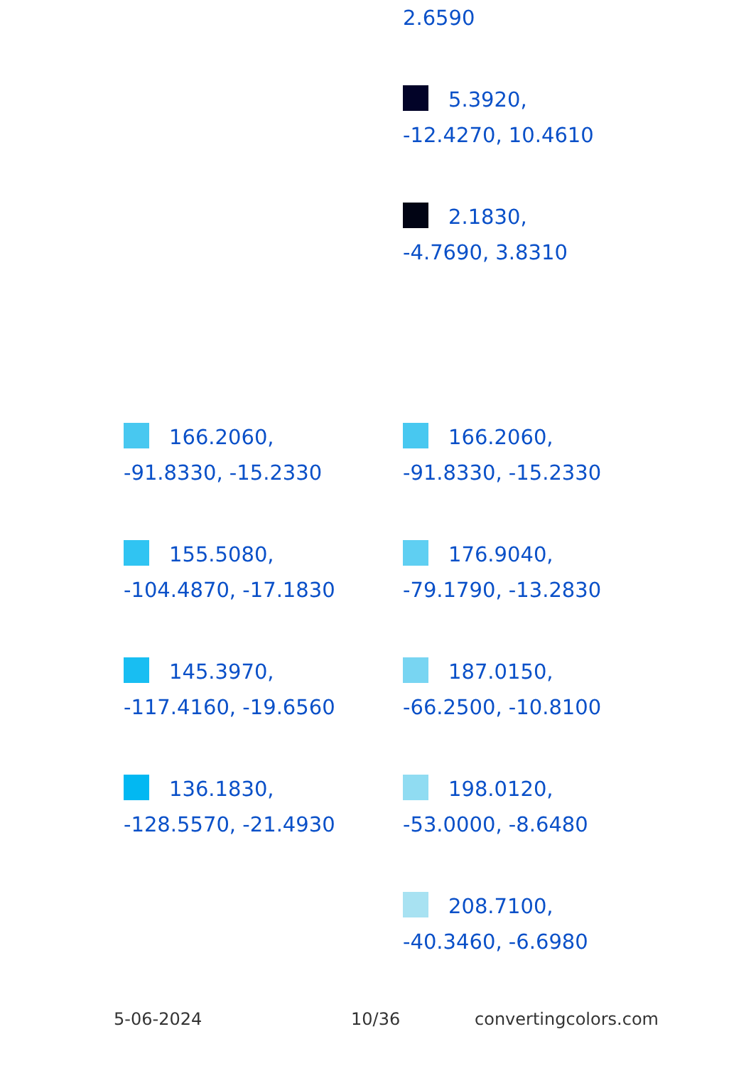2.6590
5.3920, -12.4270, 10.4610
2.1830, -4.7690, 3.8310
166.2060, -91.8330, -15.2330
166.2060, -91.8330, -15.2330
155.5080, -104.4870, -17.1830
176.9040, -79.1790, -13.2830
145.3970, -117.4160, -19.6560
187.0150, -66.2500, -10.8100
136.1830, -128.5570, -21.4930
198.0120, -53.0000, -8.6480
208.7100, -40.3460, -6.6980
5-06-2024 10/36 convertingcolors.com